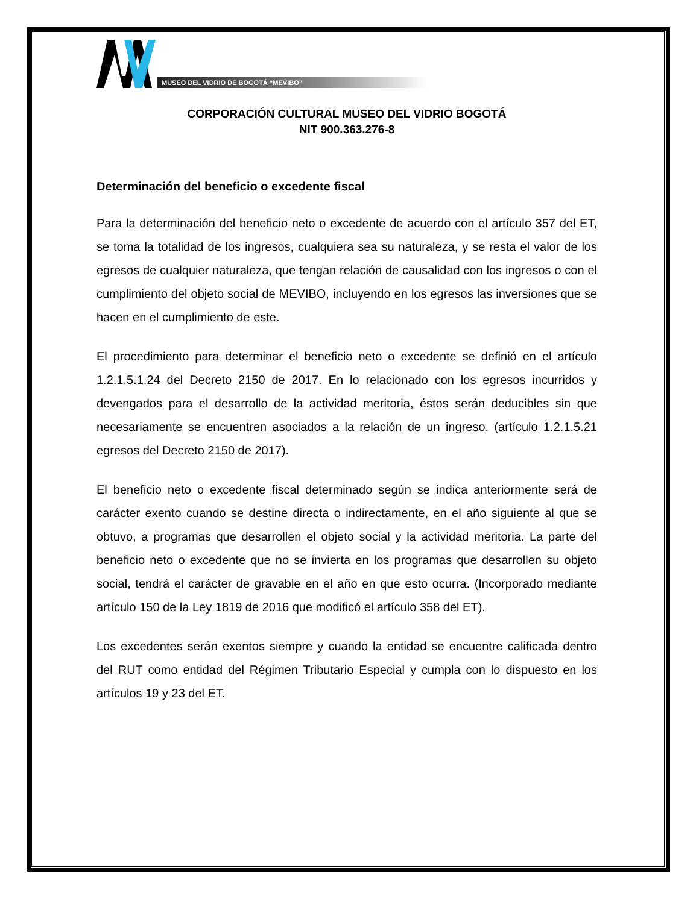MUSEO DEL VIDRIO DE BOGOTÁ “MEVIBO”
CORPORACIÓN CULTURAL MUSEO DEL VIDRIO BOGOTÁ
NIT 900.363.276-8
Determinación del beneficio o excedente fiscal
Para la determinación del beneficio neto o excedente de acuerdo con el artículo 357 del ET, se toma la totalidad de los ingresos, cualquiera sea su naturaleza, y se resta el valor de los egresos de cualquier naturaleza, que tengan relación de causalidad con los ingresos o con el cumplimiento del objeto social de MEVIBO, incluyendo en los egresos las inversiones que se hacen en el cumplimiento de este.
El procedimiento para determinar el beneficio neto o excedente se definió en el artículo 1.2.1.5.1.24 del Decreto 2150 de 2017. En lo relacionado con los egresos incurridos y devengados para el desarrollo de la actividad meritoria, éstos serán deducibles sin que necesariamente se encuentren asociados a la relación de un ingreso. (artículo 1.2.1.5.21 egresos del Decreto 2150 de 2017).
El beneficio neto o excedente fiscal determinado según se indica anteriormente será de carácter exento cuando se destine directa o indirectamente, en el año siguiente al que se obtuvo, a programas que desarrollen el objeto social y la actividad meritoria. La parte del beneficio neto o excedente que no se invierta en los programas que desarrollen su objeto social, tendrá el carácter de gravable en el año en que esto ocurra. (Incorporado mediante artículo 150 de la Ley 1819 de 2016 que modificó el artículo 358 del ET).
Los excedentes serán exentos siempre y cuando la entidad se encuentre calificada dentro del RUT como entidad del Régimen Tributario Especial y cumpla con lo dispuesto en los artículos 19 y 23 del ET.